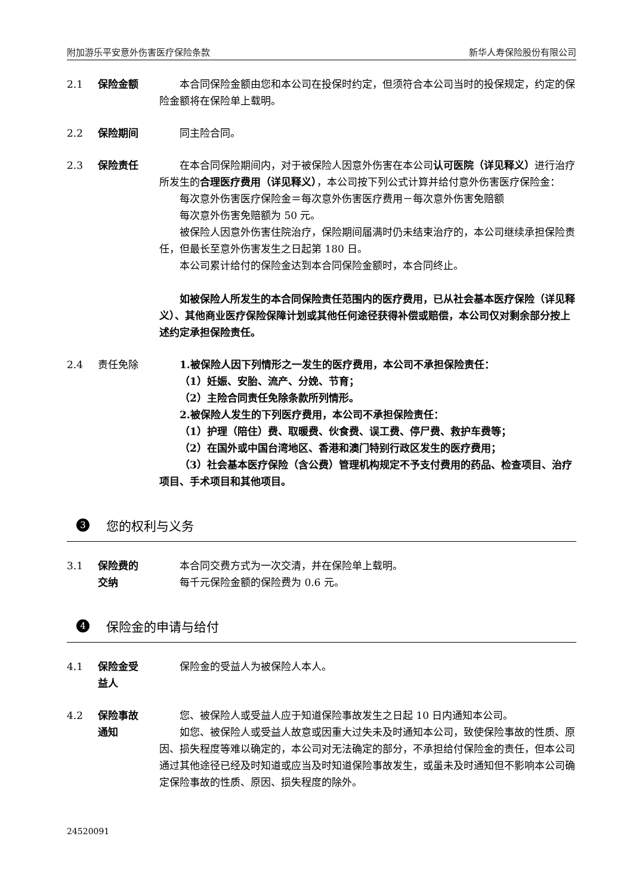附加游乐平安意外伤害医疗保险条款 新华人寿保险股份有限公司
2.1 保险金额 本合同保险金额由您和本公司在投保时约定，但须符合本公司当时的投保规定，约定的保险金额将在保险单上载明。
2.2 保险期间 同主险合同。
2.3 保险责任 在本合同保险期间内，对于被保险人因意外伤害在本公司认可医院（详见释义）进行治疗所发生的合理医疗费用（详见释义），本公司按下列公式计算并给付意外伤害医疗保险金：
每次意外伤害医疗保险金＝每次意外伤害医疗费用－每次意外伤害免赔额
每次意外伤害免赔额为 50 元。
被保险人因意外伤害住院治疗，保险期间届满时仍未结束治疗的，本公司继续承担保险责任，但最长至意外伤害发生之日起第 180 日。
本公司累计给付的保险金达到本合同保险金额时，本合同终止。
如被保险人所发生的本合同保险责任范围内的医疗费用，已从社会基本医疗保险（详见释义）、其他商业医疗保险保障计划或其他任何途径获得补偿或赔偿，本公司仅对剩余部分按上述约定承担保险责任。
2.4 责任免除 1.被保险人因下列情形之一发生的医疗费用，本公司不承担保险责任：
（1）妊娠、安胎、流产、分娩、节育；
（2）主险合同责任免除条款所列情形。
2.被保险人发生的下列医疗费用，本公司不承担保险责任：
（1）护理（陪住）费、取暖费、伙食费、误工费、停尸费、救护车费等；
（2）在国外或中国台湾地区、香港和澳门特别行政区发生的医疗费用；
（3）社会基本医疗保险（含公费）管理机构规定不予支付费用的药品、检查项目、治疗项目、手术项目和其他项目。
3 您的权利与义务
3.1 保险费的
交纳
本合同交费方式为一次交清，并在保险单上载明。
每千元保险金额的保险费为 0.6 元。
4 保险金的申请与给付
4.1 保险金受
益人
保险金的受益人为被保险人本人。
4.2 保险事故
通知
您、被保险人或受益人应于知道保险事故发生之日起 10 日内通知本公司。
如您、被保险人或受益人故意或因重大过失未及时通知本公司，致使保险事故的性质、原因、损失程度等难以确定的，本公司对无法确定的部分，不承担给付保险金的责任，但本公司通过其他途径已经及时知道或应当及时知道保险事故发生，或虽未及时通知但不影响本公司确定保险事故的性质、原因、损失程度的除外。
24520091